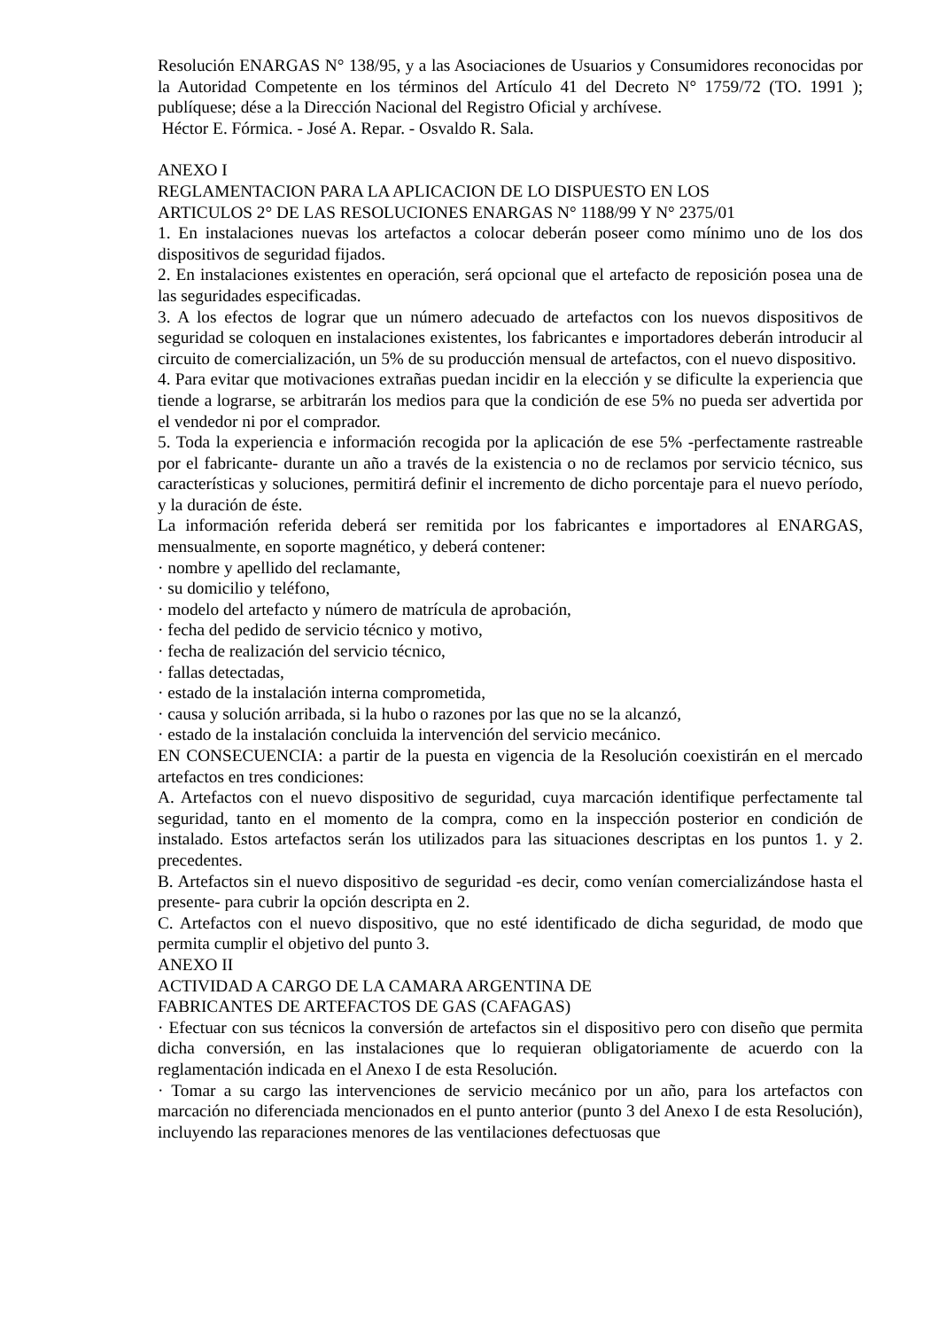Resolución ENARGAS N° 138/95, y a las Asociaciones de Usuarios y Consumidores reconocidas por la Autoridad Competente en los términos del Artículo 41 del Decreto N° 1759/72 (TO. 1991 ); publíquese; dése a la Dirección Nacional del Registro Oficial y archívese.
Héctor E. Fórmica. - José A. Repar. - Osvaldo R. Sala.
ANEXO I
REGLAMENTACION PARA LA APLICACION DE LO DISPUESTO EN LOS
ARTICULOS 2° DE LAS RESOLUCIONES ENARGAS N° 1188/99 Y N° 2375/01
1. En instalaciones nuevas los artefactos a colocar deberán poseer como mínimo uno de los dos dispositivos de seguridad fijados.
2. En instalaciones existentes en operación, será opcional que el artefacto de reposición posea una de las seguridades especificadas.
3. A los efectos de lograr que un número adecuado de artefactos con los nuevos dispositivos de seguridad se coloquen en instalaciones existentes, los fabricantes e importadores deberán introducir al circuito de comercialización, un 5% de su producción mensual de artefactos, con el nuevo dispositivo.
4. Para evitar que motivaciones extrañas puedan incidir en la elección y se dificulte la experiencia que tiende a lograrse, se arbitrarán los medios para que la condición de ese 5% no pueda ser advertida por el vendedor ni por el comprador.
5. Toda la experiencia e información recogida por la aplicación de ese 5% -perfectamente rastreable por el fabricante- durante un año a través de la existencia o no de reclamos por servicio técnico, sus características y soluciones, permitirá definir el incremento de dicho porcentaje para el nuevo período, y la duración de éste.
La información referida deberá ser remitida por los fabricantes e importadores al ENARGAS, mensualmente, en soporte magnético, y deberá contener:
· nombre y apellido del reclamante,
· su domicilio y teléfono,
· modelo del artefacto y número de matrícula de aprobación,
· fecha del pedido de servicio técnico y motivo,
· fecha de realización del servicio técnico,
· fallas detectadas,
· estado de la instalación interna comprometida,
· causa y solución arribada, si la hubo o razones por las que no se la alcanzó,
· estado de la instalación concluida la intervención del servicio mecánico.
EN CONSECUENCIA: a partir de la puesta en vigencia de la Resolución coexistirán en el mercado artefactos en tres condiciones:
A. Artefactos con el nuevo dispositivo de seguridad, cuya marcación identifique perfectamente tal seguridad, tanto en el momento de la compra, como en la inspección posterior en condición de instalado. Estos artefactos serán los utilizados para las situaciones descriptas en los puntos 1. y 2. precedentes.
B. Artefactos sin el nuevo dispositivo de seguridad -es decir, como venían comercializándose hasta el presente- para cubrir la opción descripta en 2.
C. Artefactos con el nuevo dispositivo, que no esté identificado de dicha seguridad, de modo que permita cumplir el objetivo del punto 3.
ANEXO II
ACTIVIDAD A CARGO DE LA CAMARA ARGENTINA DE
FABRICANTES DE ARTEFACTOS DE GAS (CAFAGAS)
· Efectuar con sus técnicos la conversión de artefactos sin el dispositivo pero con diseño que permita dicha conversión, en las instalaciones que lo requieran obligatoriamente de acuerdo con la reglamentación indicada en el Anexo I de esta Resolución.
· Tomar a su cargo las intervenciones de servicio mecánico por un año, para los artefactos con marcación no diferenciada mencionados en el punto anterior (punto 3 del Anexo I de esta Resolución), incluyendo las reparaciones menores de las ventilaciones defectuosas que